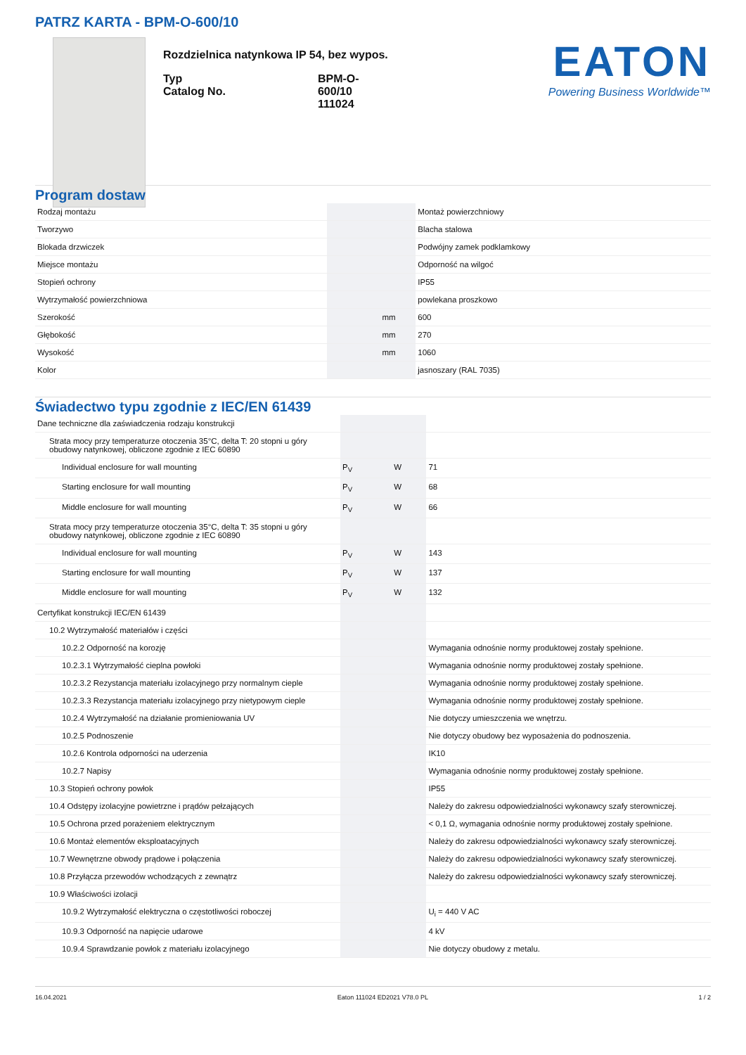PATRZ KARTA - BPM-O-600/10
Rozdzielnica natynkowa IP 54, bez wypos.
| Typ Catalog No. | BPM-O-600/10 111024 |
EATON
Powering Business Worldwide™
Program dostaw
| Rodzaj montażu | | | Montaż powierzchniowy |
| Tworzywo | | | Blacha stalowa |
| Blokada drzwiczek | | | Podwójny zamek podklamkowy |
| Miejsce montażu | | | Odporność na wilgoć |
| Stopień ochrony | | | IP55 |
| Wytrzymałość powierzchniowa | | | powlekana proszkowo |
| Szerokość | | mm | 600 |
| Głębokość | | mm | 270 |
| Wysokość | | mm | 1060 |
| Kolor | | | jasnoszary (RAL 7035) |
Świadectwo typu zgodnie z IEC/EN 61439
| Dane techniczne dla zaświadczenia rodzaju konstrukcji | | | |
| Strata mocy przy temperaturze otoczenia 35°C, delta T: 20 stopni u góry obudowy natynkowej, obliczone zgodnie z IEC 60890 | | | |
| Individual enclosure for wall mounting | P<sub>V</sub> | W | 71 |
| Starting enclosure for wall mounting | P<sub>V</sub> | W | 68 |
| Middle enclosure for wall mounting | P<sub>V</sub> | W | 66 |
| Strata mocy przy temperaturze otoczenia 35°C, delta T: 35 stopni u góry obudowy natynkowej, obliczone zgodnie z IEC 60890 | | | |
| Individual enclosure for wall mounting | P<sub>V</sub> | W | 143 |
| Starting enclosure for wall mounting | P<sub>V</sub> | W | 137 |
| Middle enclosure for wall mounting | P<sub>V</sub> | W | 132 |
| Certyfikat konstrukcji IEC/EN 61439 | | | |
| 10.2 Wytrzymałość materiałów i części | | | |
| 10.2.2 Odporność na korozję | | | Wymagania odnośnie normy produktowej zostały spełnione. |
| 10.2.3.1 Wytrzymałość cieplna powłoki | | | Wymagania odnośnie normy produktowej zostały spełnione. |
| 10.2.3.2 Rezystancja materiału izolacyjnego przy normalnym cieple | | | Wymagania odnośnie normy produktowej zostały spełnione. |
| 10.2.3.3 Rezystancja materiału izolacyjnego przy nietypowym cieple | | | Wymagania odnośnie normy produktowej zostały spełnione. |
| 10.2.4 Wytrzymałość na działanie promieniowania UV | | | Nie dotyczy umieszczenia we wnętrzu. |
| 10.2.5 Podnoszenie | | | Nie dotyczy obudowy bez wyposażenia do podnoszenia. |
| 10.2.6 Kontrola odporności na uderzenia | | | IK10 |
| 10.2.7 Napisy | | | Wymagania odnośnie normy produktowej zostały spełnione. |
| 10.3 Stopień ochrony powłok | | | IP55 |
| 10.4 Odstępy izolacyjne powietrzne i prądów pełzających | | | Należy do zakresu odpowiedzialności wykonawcy szafy sterowniczej. |
| 10.5 Ochrona przed porażeniem elektrycznym | | | < 0,1 Ω, wymagania odnośnie normy produktowej zostały spełnione. |
| 10.6 Montaż elementów eksploatacyjnych | | | Należy do zakresu odpowiedzialności wykonawcy szafy sterowniczej. |
| 10.7 Wewnętrzne obwody prądowe i połączenia | | | Należy do zakresu odpowiedzialności wykonawcy szafy sterowniczej. |
| 10.8 Przyłącza przewodów wchodzących z zewnątrz | | | Należy do zakresu odpowiedzialności wykonawcy szafy sterowniczej. |
| 10.9 Właściwości izolacji | | | |
| 10.9.2 Wytrzymałość elektryczna o częstotliwości roboczej | | | U<sub>i</sub> = 440 V AC |
| 10.9.3 Odporność na napięcie udarowe | | | 4 kV |
| 10.9.4 Sprawdzanie powłok z materiału izolacyjnego | | | Nie dotyczy obudowy z metalu. |
16.04.2021 Eaton 111024 ED2021 V78.0 PL 1 / 2